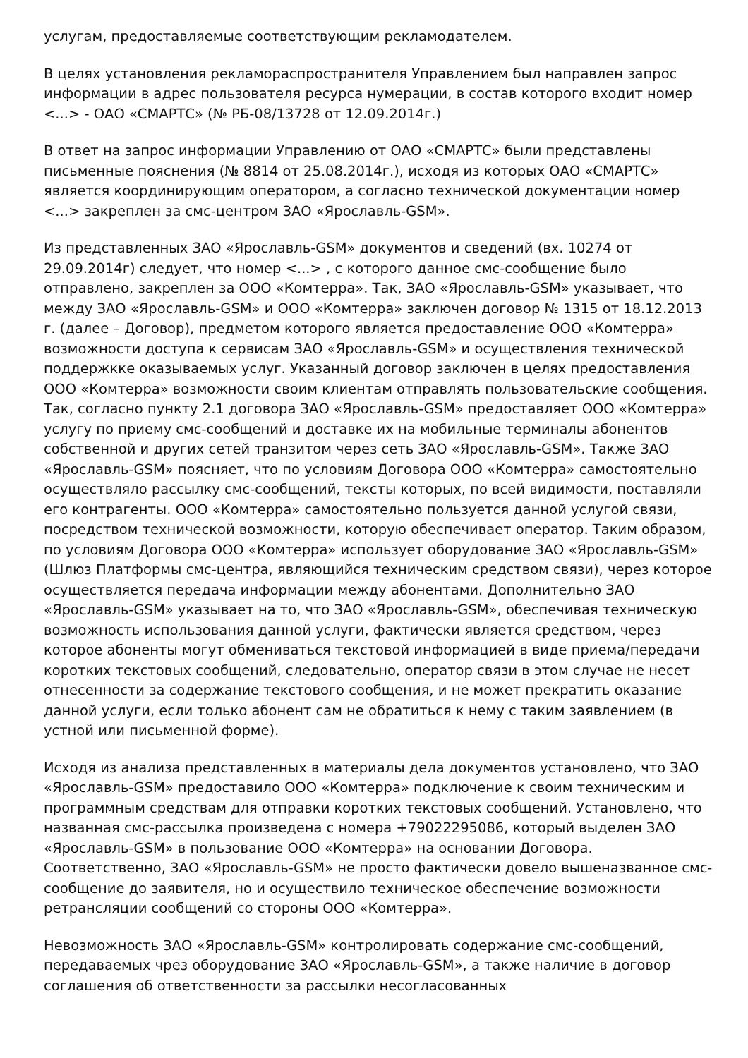услугам, предоставляемые соответствующим рекламодателем.
В целях установления рекламораспространителя Управлением был направлен запрос информации в адрес пользователя ресурса нумерации, в состав которого входит номер <...> - ОАО «СМАРТС» (№ РБ-08/13728 от 12.09.2014г.)
В ответ на запрос информации Управлению от ОАО «СМАРТС» были представлены письменные пояснения (№ 8814 от 25.08.2014г.), исходя из которых ОАО «СМАРТС» является координирующим оператором, а согласно технической документации номер <...> закреплен за смс-центром ЗАО «Ярославль-GSM».
Из представленных ЗАО «Ярославль-GSM» документов и сведений (вх. 10274 от 29.09.2014г) следует, что номер <...> , с которого данное смс-сообщение было отправлено, закреплен за ООО «Комтерра». Так, ЗАО «Ярославль-GSM» указывает, что между ЗАО «Ярославль-GSM» и ООО «Комтерра» заключен договор № 1315 от 18.12.2013 г. (далее – Договор), предметом которого является предоставление ООО «Комтерра» возможности доступа к сервисам ЗАО «Ярославль-GSM» и осуществления технической поддержкке оказываемых услуг. Указанный договор заключен в целях предоставления ООО «Комтерра» возможности своим клиентам отправлять пользовательские сообщения. Так, согласно пункту 2.1 договора ЗАО «Ярославль-GSM» предоставляет ООО «Комтерра» услугу по приему смс-сообщений и доставке их на мобильные терминалы абонентов собственной и других сетей транзитом через сеть ЗАО «Ярославль-GSM». Также ЗАО «Ярославль-GSM» поясняет, что по условиям Договора ООО «Комтерра» самостоятельно осуществляло рассылку смс-сообщений, тексты которых, по всей видимости, поставляли его контрагенты. ООО «Комтерра» самостоятельно пользуется данной услугой связи, посредством технической возможности, которую обеспечивает оператор. Таким образом, по условиям Договора ООО «Комтерра» использует оборудование ЗАО «Ярославль-GSM» (Шлюз Платформы смс-центра, являющийся техническим средством связи), через которое осуществляется передача информации между абонентами. Дополнительно ЗАО «Ярославль-GSM» указывает на то, что ЗАО «Ярославль-GSM», обеспечивая техническую возможность использования данной услуги, фактически является средством, через которое абоненты могут обмениваться текстовой информацией в виде приема/передачи коротких текстовых сообщений, следовательно, оператор связи в этом случае не несет отнесенности за содержание текстового сообщения, и не может прекратить оказание данной услуги, если только абонент сам не обратиться к нему с таким заявлением (в устной или письменной форме).
Исходя из анализа представленных в материалы дела документов установлено, что ЗАО «Ярославль-GSM» предоставило ООО «Комтерра» подключение к своим техническим и программным средствам для отправки коротких текстовых сообщений. Установлено, что названная смс-рассылка произведена с номера +79022295086, который выделен ЗАО «Ярославль-GSM» в пользование ООО «Комтерра» на основании Договора. Соответственно, ЗАО «Ярославль-GSM» не просто фактически довело вышеназванное смс-сообщение до заявителя, но и осуществило техническое обеспечение возможности ретрансляции сообщений со стороны ООО «Комтерра».
Невозможность ЗАО «Ярославль-GSM» контролировать содержание смс-сообщений, передаваемых чрез оборудование ЗАО «Ярославль-GSM», а также наличие в договор соглашения об ответственности за рассылки несогласованных